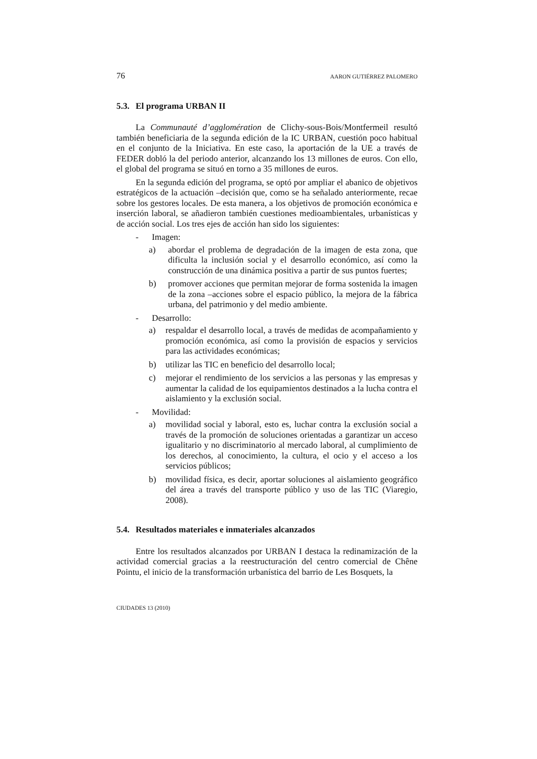76 AARON GUTIÉRREZ PALOMERO
5.3. El programa URBAN II
La Communauté d’agglomération de Clichy-sous-Bois/Montfermeil resultó también beneficiaria de la segunda edición de la IC URBAN, cuestión poco habitual en el conjunto de la Iniciativa. En este caso, la aportación de la UE a través de FEDER dobló la del periodo anterior, alcanzando los 13 millones de euros. Con ello, el global del programa se situó en torno a 35 millones de euros.
En la segunda edición del programa, se optó por ampliar el abanico de objetivos estratégicos de la actuación –decisión que, como se ha señalado anteriormente, recae sobre los gestores locales. De esta manera, a los objetivos de promoción económica e inserción laboral, se añadieron también cuestiones medioambientales, urbanísticas y de acción social. Los tres ejes de acción han sido los siguientes:
- Imagen:
a) abordar el problema de degradación de la imagen de esta zona, que dificulta la inclusión social y el desarrollo económico, así como la construcción de una dinámica positiva a partir de sus puntos fuertes;
b) promover acciones que permitan mejorar de forma sostenida la imagen de la zona –acciones sobre el espacio público, la mejora de la fábrica urbana, del patrimonio y del medio ambiente.
- Desarrollo:
a) respaldar el desarrollo local, a través de medidas de acompañamiento y promoción económica, así como la provisión de espacios y servicios para las actividades económicas;
b) utilizar las TIC en beneficio del desarrollo local;
c) mejorar el rendimiento de los servicios a las personas y las empresas y aumentar la calidad de los equipamientos destinados a la lucha contra el aislamiento y la exclusión social.
- Movilidad:
a) movilidad social y laboral, esto es, luchar contra la exclusión social a través de la promoción de soluciones orientadas a garantizar un acceso igualitario y no discriminatorio al mercado laboral, al cumplimiento de los derechos, al conocimiento, la cultura, el ocio y el acceso a los servicios públicos;
b) movilidad física, es decir, aportar soluciones al aislamiento geográfico del área a través del transporte público y uso de las TIC (Viaregio, 2008).
5.4. Resultados materiales e inmateriales alcanzados
Entre los resultados alcanzados por URBAN I destaca la redinamización de la actividad comercial gracias a la reestructuración del centro comercial de Chêne Pointu, el inicio de la transformación urbanística del barrio de Les Bosquets, la
CIUDADES 13 (2010)